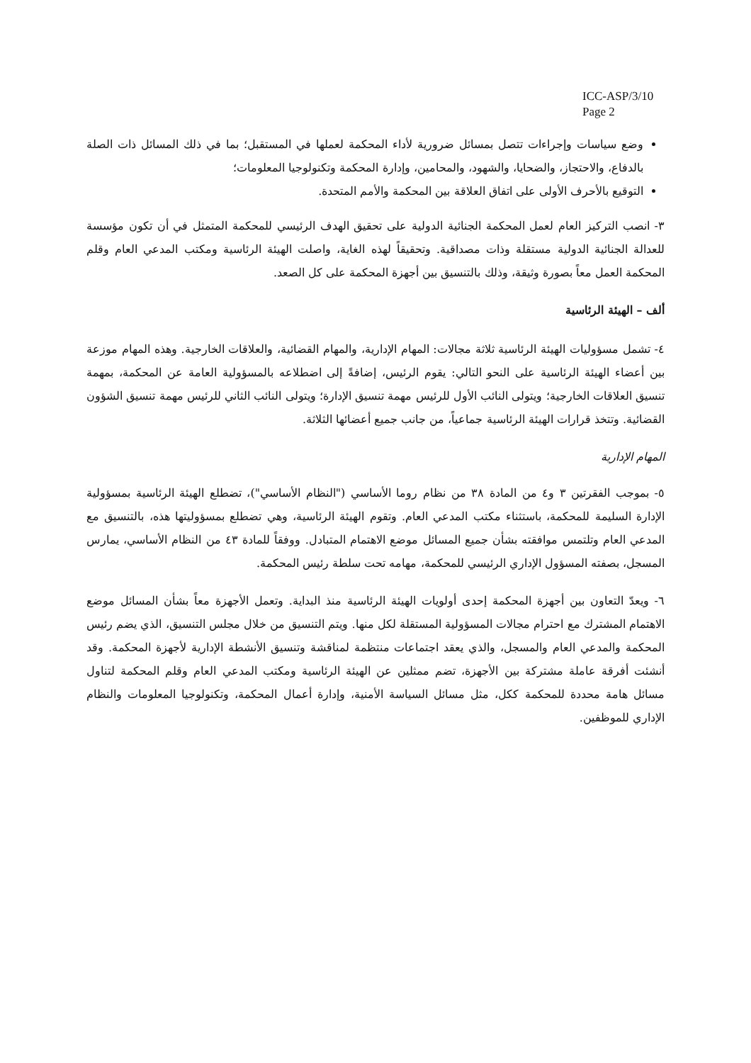ICC-ASP/3/10
Page 2
وضع سياسات وإجراءات تتصل بمسائل ضرورية لأداء المحكمة لعملها في المستقبل؛ بما في ذلك المسائل ذات الصلة بالدفاع، والاحتجاز، والضحايا، والشهود، والمحامين، وإدارة المحكمة وتكنولوجيا المعلومات؛
التوقيع بالأحرف الأولى على اتفاق العلاقة بين المحكمة والأمم المتحدة.
٣- انصب التركيز العام لعمل المحكمة الجنائية الدولية على تحقيق الهدف الرئيسي للمحكمة المتمثل في أن تكون مؤسسة للعدالة الجنائية الدولية مستقلة وذات مصداقية. وتحقيقاً لهذه الغاية، واصلت الهيئة الرئاسية ومكتب المدعي العام وقلم المحكمة العمل معاً بصورة وثيقة، وذلك بالتنسيق بين أجهزة المحكمة على كل الصعد.
ألف – الهيئة الرئاسية
٤- تشمل مسؤوليات الهيئة الرئاسية ثلاثة مجالات: المهام الإدارية، والمهام القضائية، والعلاقات الخارجية. وهذه المهام موزعة بين أعضاء الهيئة الرئاسية على النحو التالي: يقوم الرئيس، إضافةً إلى اضطلاعه بالمسؤولية العامة عن المحكمة، بمهمة تنسيق العلاقات الخارجية؛ ويتولى النائب الأول للرئيس مهمة تنسيق الإدارة؛ ويتولى النائب الثاني للرئيس مهمة تنسيق الشؤون القضائية. وتتخذ قرارات الهيئة الرئاسية جماعياً، من جانب جميع أعضائها الثلاثة.
المهام الإدارية
٥- بموجب الفقرتين ٣ و٤ من المادة ٣٨ من نظام روما الأساسي ("النظام الأساسي")، تضطلع الهيئة الرئاسية بمسؤولية الإدارة السليمة للمحكمة، باستثناء مكتب المدعي العام. وتقوم الهيئة الرئاسية، وهي تضطلع بمسؤوليتها هذه، بالتنسيق مع المدعي العام وتلتمس موافقته بشأن جميع المسائل موضع الاهتمام المتبادل. ووفقاً للمادة ٤٣ من النظام الأساسي، يمارس المسجل، بصفته المسؤول الإداري الرئيسي للمحكمة، مهامه تحت سلطة رئيس المحكمة.
٦- ويعدّ التعاون بين أجهزة المحكمة إحدى أولويات الهيئة الرئاسية منذ البداية. وتعمل الأجهزة معاً بشأن المسائل موضع الاهتمام المشترك مع احترام مجالات المسؤولية المستقلة لكل منها. ويتم التنسيق من خلال مجلس التنسيق، الذي يضم رئيس المحكمة والمدعي العام والمسجل، والذي يعقد اجتماعات منتظمة لمناقشة وتنسيق الأنشطة الإدارية لأجهزة المحكمة. وقد أنشئت أفرقة عاملة مشتركة بين الأجهزة، تضم ممثلين عن الهيئة الرئاسية ومكتب المدعي العام وقلم المحكمة لتناول مسائل هامة محددة للمحكمة ككل، مثل مسائل السياسة الأمنية، وإدارة أعمال المحكمة، وتكنولوجيا المعلومات والنظام الإداري للموظفين.